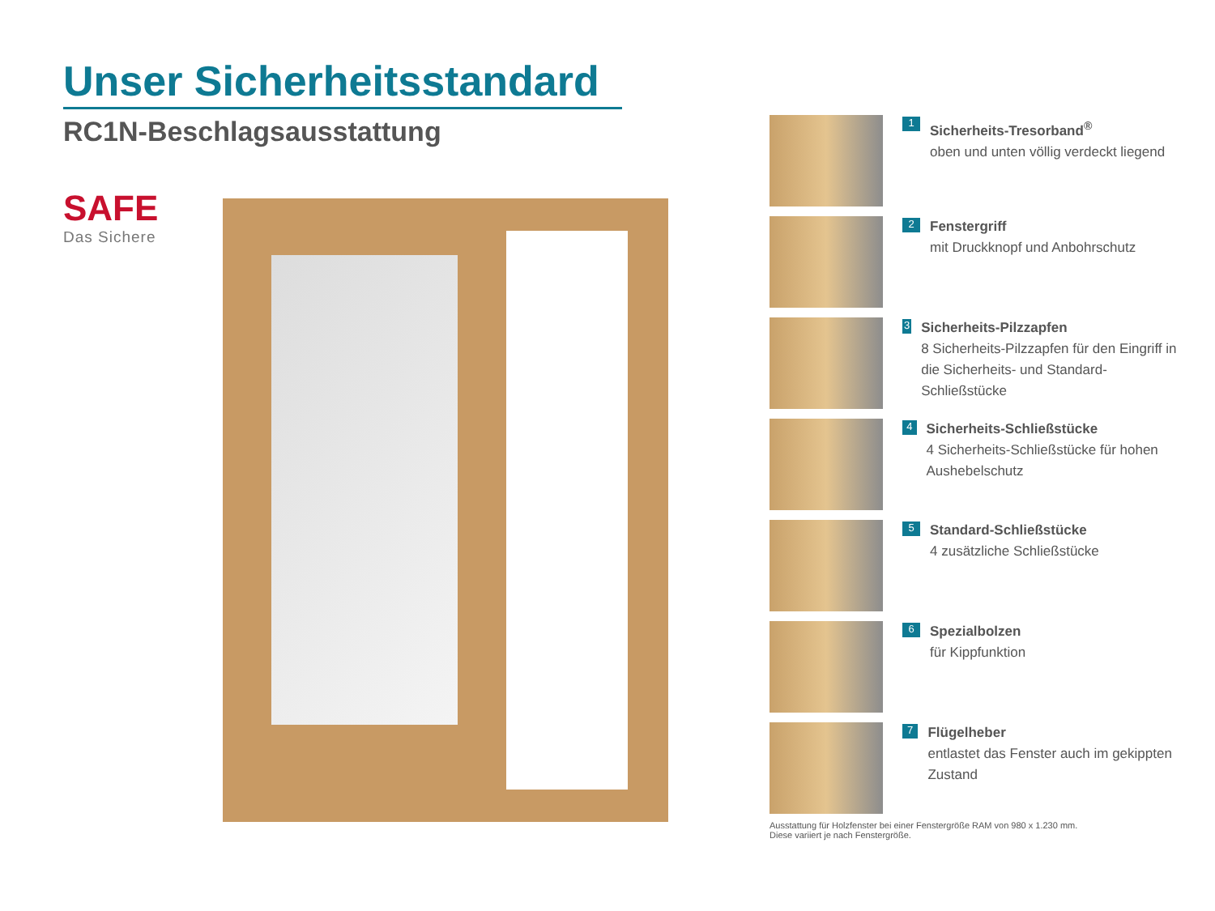Unser Sicherheitsstandard
RC1N-Beschlagsausstattung
SAFE
Das Sichere
1
Sicherheits-Tresorband<sup>®</sup>
oben und unten völlig verdeckt liegend
2
Fenstergriff
mit Druckknopf und Anbohrschutz
3
Sicherheits-Pilzzapfen
8 Sicherheits-Pilzzapfen für den Eingriff in die Sicherheits- und Standard-Schließstücke
4
Sicherheits-Schließstücke
4 Sicherheits-Schließstücke für hohen Aushebelschutz
5
Standard-Schließstücke
4 zusätzliche Schließstücke
6
Spezialbolzen
für Kippfunktion
7
Flügelheber
entlastet das Fenster auch im gekippten Zustand
Ausstattung für Holzfenster bei einer Fenstergröße RAM von 980 x 1.230 mm.
Diese variiert je nach Fenstergröße.